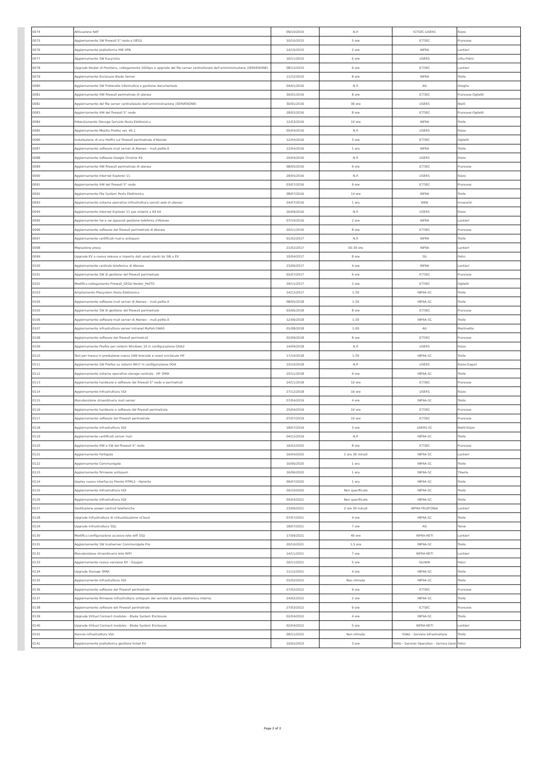| 0074 | Attivazione NAT | 09/10/2015 | N.P. | ICTSEC-USERS | Rizzo |
| 0075 | Aggiornamento SW firewall 5° nodo e GESD | 10/10/2015 | 5 ore | ICTSEC | Francese |
| 0076 | Aggiornamento piattaforma HW VPN | 14/10/2015 | 2 ore | INFRA | Lantieri |
| 0077 | Aggiornamento SW Easyvista | 16/11/2015 | 6 ore | USERS | Lilliu-Polisi |
| 0078 | Upgrade Router di Frontiera, collegamento 10Gbps e upgrade del file server centralizzato dell'amministrazione (SERVERONE). | 08/12/2015 | 6 ore | ICTSEC | Lantieri |
| 0079 | Aggiornamento Enclosure Blade Server | 11/12/2015 | 8 ore | INFRA | Troilo |
| 0080 | Aggiornamento SW Protocollo informatico e gestione documentale | 04/01/2016 | N.P. | AG | Oreglia |
| 0081 | Aggiornamento HW firewall perimetrale di ateneo | 30/01/2016 | 8 ore | ICTSEC | Francese-Oglietti |
| 0082 | Aggiornamento del file server centralizzato dell'amministrazione (SERVERONE) | 30/01/2016 | 36 ore | USERS | Nielli |
| 0083 | Aggiornamento HW del firewall 5° nodo | 28/02/2016 | 8 ore | ICTSEC | Francese-Oglietti |
| 0084 | Potenziamento Storage Servizio Posta Elettronica | 12/03/2016 | 10 ore | INFRA | Troilo |
| 0085 | Aggiornamento Mozilla Firefox ver. 45.1 | 05/04/2016 | N.P. | USERS | Rizzo |
| 0086 | Installazione di una HotFix sul Firewall perimetrale d'Ateneo | 12/04/2016 | 3 ore | ICTSEC | Oglietti |
| 0087 | Aggiornamento software mail server di Ateneo – mail.polito.it | 12/04/2016 | 1 ora | INFRA | Troilo |
| 0088 | Aggiornamento software Google Chrome 49 | 20/04/2016 | N.P. | USERS | Rizzo |
| 0089 | Aggiornamento HW firewall perimetrale di ateneo | 08/05/2016 | 9 ore | ICTSEC | Francese |
| 0090 | Aggiornamento Internet Explorer 11 | 28/05/2016 | N.P. | USERS | Rizzo |
| 0091 | Aggiornamento HW del firewall 5° nodo | 03/07/2016 | 9 ore | ICTSEC | Francese |
| 0092 | Aggiornamento File System Posta Elettronica | 08/07/2016 | 14 ore | INFRA | Troilo |
| 0093 | Aggiornamento sistema operativo infrastruttura servizi web di ateneo | 24/07/2016 | 1 ora | WEB | Innocenti |
| 0094 | Aggiornamento Internet Explorer 11 per sistemi a 64 bit | 26/09/2016 | N.P. | USERS | Rizzo |
| 0095 | Aggiornamento hw e sw apparati gestione telefonia d'Ateneo | 07/10/2016 | 2 ore | INFRA | Lantieri |
| 0096 | Aggiornamento software del firewall perimetrale di Ateneo | 20/11/2016 | 8 ore | ICTSEC | Francese |
| 0097 | Aggiornamento certificati mail e antispam | 01/02/2017 | N.P. | INFRA | Troilo |
| 0098 | Migrazione proxy | 21/02/2017 | 00.30 ore | INFRA | Lantieri |
| 0099 | Upgrade EV a nuova release e importa dati asset utenti da SIB a EV | 10/04/2017 | 8 ore | SD | Polisi |
| 0100 | Aggiornamento centrale telefonica di Ateneo | 23/06/2017 | 4 ore | INFRA | Lantieri |
| 0101 | Aggiornamento SW di gestione del firewall perimetrale | 02/07/2017 | 9 ore | ICTSEC | Francese |
| 0102 | Modifica collegamento Firewall_GESD-Router_PoliTO | 29/11/2017 | 2 ore | ICTSEC | Oglietti |
| 0103 | Ampliamento Filesystem Posta Elettronica | 14/12/2017 | 1:30 | INFRA-SC | Troilo |
| 0104 | Aggiornamento software mail server di Ateneo – mail.polito.it | 08/05/2018 | 1:30 | INFRA-SC | Troilo |
| 0105 | Aggiornamento SW di gestione del firewall perimetrale | 03/06/2018 | 8 ore | ICTSEC | Francese |
| 0106 | Aggiornamento software mail server di Ateneo – mail.polito.it | 12/06/2018 | 1:30 | INFRA-SC | Troilo |
| 0107 | Aggiornamento infrastruttura server intranet MyPoli-SWAS | 01/08/2018 | 1:00 | AG | Martinetto |
| 0108 | Aggiornamento software dei firewall perimetrali | 02/09/2018 | 8 ore | ICTSEC | Francese |
| 0109 | Aggiornamento Firefox per sistemi Windows 10 in configurazione OOA2 | 14/09/2018 | N.P. | USERS | Rizzo |
| 0110 | Test per messa in produzione nuova SAN brocade e nuovi enclosure HP | 17/10/2018 | 1:30 | INFRA-SC | Troilo |
| 0111 | Aggiornamento SW Firefox su sistemi Win7 in configurazione OOA | 15/10/2018 | N.P. | USERS | Rizzo-Zagari |
| 0112 | Aggiornamento sistema operativo storage centrale - HP 3PAR | 25/11/2018 | 9 ore | INFRA-SC | Troilo |
| 0113 | Aggiornamento hardware e software dei firewall 5° nodo e perimetrali | 24/11/2018 | 10 ore | ICTSEC | Francese |
| 0114 | Aggiornamento Infrastruttura VDI | 27/12/2018 | 16 ore | USERS | Rizzo |
| 0115 | Manutenzione straordinaria mail server | 07/04/2019 | 4 ore | INFRA-SC | Troilo |
| 0116 | Aggiornamento hardware e software del firewall perimetrale | 25/04/2019 | 10 ore | ICTSEC | Francese |
| 0117 | Aggiornamento software del Firewall perimetrale | 07/07/2019 | 10 ore | ICTSEC | Francese |
| 0118 | Aggiornamento infrastruttura VDI | 18/07/2019 | 3 ore | USERS-SC | Nielli-Rizzo |
| 0119 | Aggiornamento certificati server mail | 04/12/2019 | N.P. | INFRA-SC | Troilo |
| 0120 | Aggiornamento HW e SW del firewall 5° nodo | 16/02/2020 | 8 ore | ICTSEC | Francese |
| 0121 | Aggiornamento Fortigate | 16/04/2020 | 1 ora 30 minuti | INFRA-SC | Lantieri |
| 0122 | Aggiornamento Communigate | 10/06/2020 | 1 ora | INFRA-SC | Troilo |
| 0123 | Aggiornamento firmware antispam | 16/06/2020 | 1 ora | INFRA-SC | Tiberio |
| 0124 | Deploy nuova interfaccia Pronto HTML5 - Hpronto | 09/07/2020 | 1 ora | INFRA-SC | Troilo |
| 0125 | Aggiornamento Infrastruttura VDI | 26/10/2020 | Non specificato | INFRA-SC | Troilo |
| 0126 | Aggiornamento Infrastruttura VDI | 05/03/2021 | Non specificato | INFRA-SC | Troilo |
| 0127 | Sostituzione power centrali telefoniche | 23/06/2021 | 2 ore 30 minuti | INFRA-TELEFONIA | Lantieri |
| 0128 | Upgrade Infrastruttura di virtualizzazione vCloud | 07/07/2021 | 4 ore | INFRA-SC | Troilo |
| 0129 | Upgrade Infrastruttura SQL | 18/07/2021 | 7 ore | AG | Tomè |
| 0130 | Modifica configurazione accesso rete wifi SSD | 17/09/2021 | 40 ore | INFRA-RETI | Lantieri |
| 0131 | Aggiornamento SW mailserver Communigate Pro | 20/10/2021 | 1,5 ore | INFRA-SC | Troilo |
| 0132 | Manutenzione straordinaria rete WIFI | 14/11/2021 | 7 ore | INFRA-RETI | Lantieri |
| 0133 | Aggiornamento nuova versione EV - Oxygen | 26/11/2021 | 5 ore | SD/APA | Polisi |
| 0134 | Upgrade Storage 3PAR | 11/12/2021 | 4 ore | INFRA-SC | Troilo |
| 0135 | Aggiornamento infrastruttura VDI | 01/02/2022 | Non stimato | INFRA-SC | Troilo |
| 0136 | Aggiornamento software del Firewall perimetrale | 27/02/2022 | 9 ore | ICTSEC | Francese |
| 0137 | Aggiornamento firmware infrastruttura antispam del servizio di posta elettronica interno | 24/02/2022 | 2 ore | INFRA-SC | Troilo |
| 0138 | Aggiornamento software del Firewall perimetrale | 27/03/2022 | 9 ore | ICTSEC | Francese |
| 0139 | Upgrade Virtual Connect modules - Blade System Enclosure | 02/04/2022 | 4 ore | INFRA-SC | Troilo |
| 0140 | Upgrade Virtual Connect modules - Blade System Enclosure | 02/04/2022 | 5 ore | INFRA-RETI | Lantieri |
| 0141 | Riavvio infrastruttura VDI | 09/11/2022 | Non stimato | ISIAD - Servizio Infrastrutture | Troilo |
| 0142 | Aggiornamento piattaforma gestione ticket EV | 10/02/2023 | 3 ore | ISIAD - Servizio Operation - Service Desk | Polisi |
Page 2 of 2